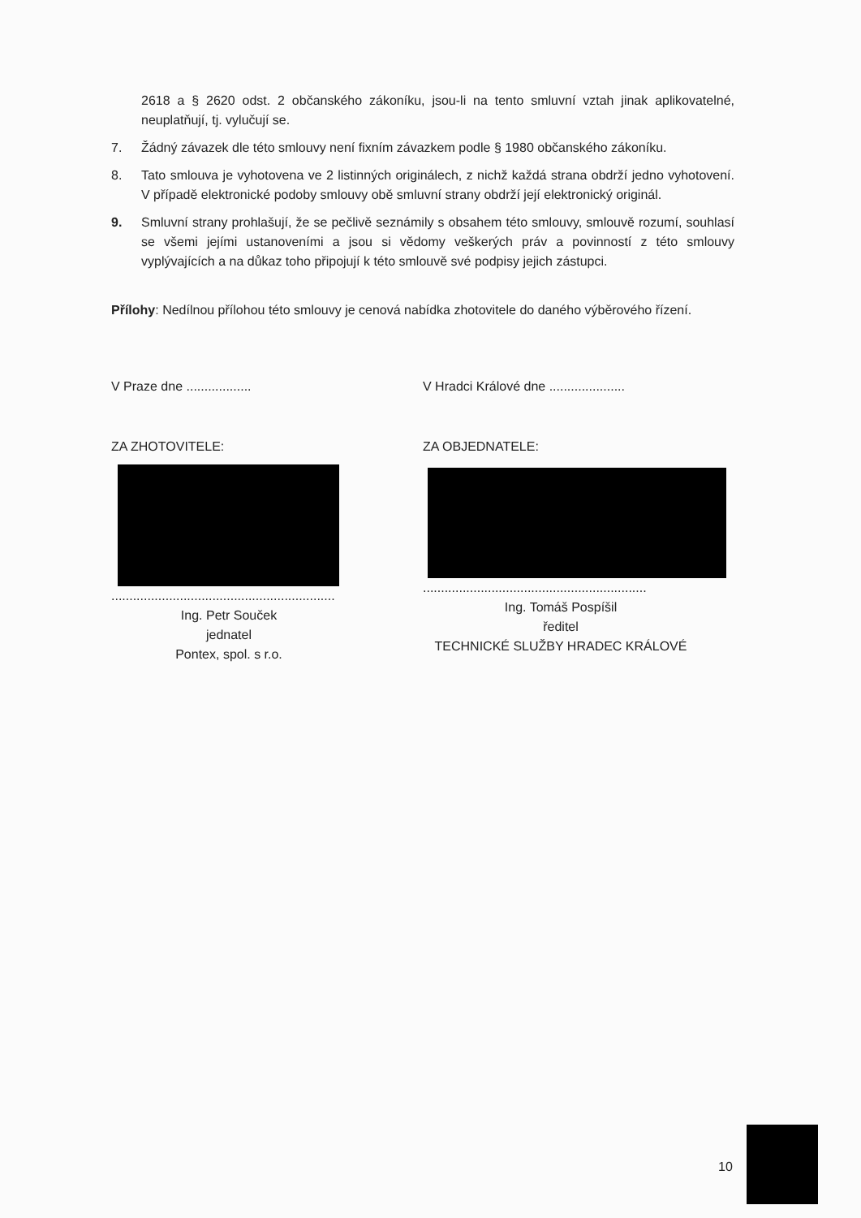2618 a § 2620 odst. 2 občanského zákoníku, jsou-li na tento smluvní vztah jinak aplikovatelné, neuplatňují, tj. vylučují se.
7. Žádný závazek dle této smlouvy není fixním závazkem podle § 1980 občanského zákoníku.
8. Tato smlouva je vyhotovena ve 2 listinných originálech, z nichž každá strana obdrží jedno vyhotovení. V případě elektronické podoby smlouvy obě smluvní strany obdrží její elektronický originál.
9. Smluvní strany prohlašují, že se pečlivě seznámily s obsahem této smlouvy, smlouvě rozumí, souhlasí se všemi jejími ustanoveními a jsou si vědomy veškerých práv a povinností z této smlouvy vyplývajících a na důkaz toho připojují k této smlouvě své podpisy jejich zástupci.
Přílohy: Nedílnou přílohou této smlouvy je cenová nabídka zhotovitele do daného výběrového řízení.
V Praze dne ..................
ZA ZHOTOVITELE:
..............................................................
Ing. Petr Souček
jednatel
Pontex, spol. s r.o.
V Hradci Králové dne .....................
ZA OBJEDNATELE:
..............................................................
Ing. Tomáš Pospíšil
ředitel
TECHNICKÉ SLUŽBY HRADEC KRÁLOVÉ
10